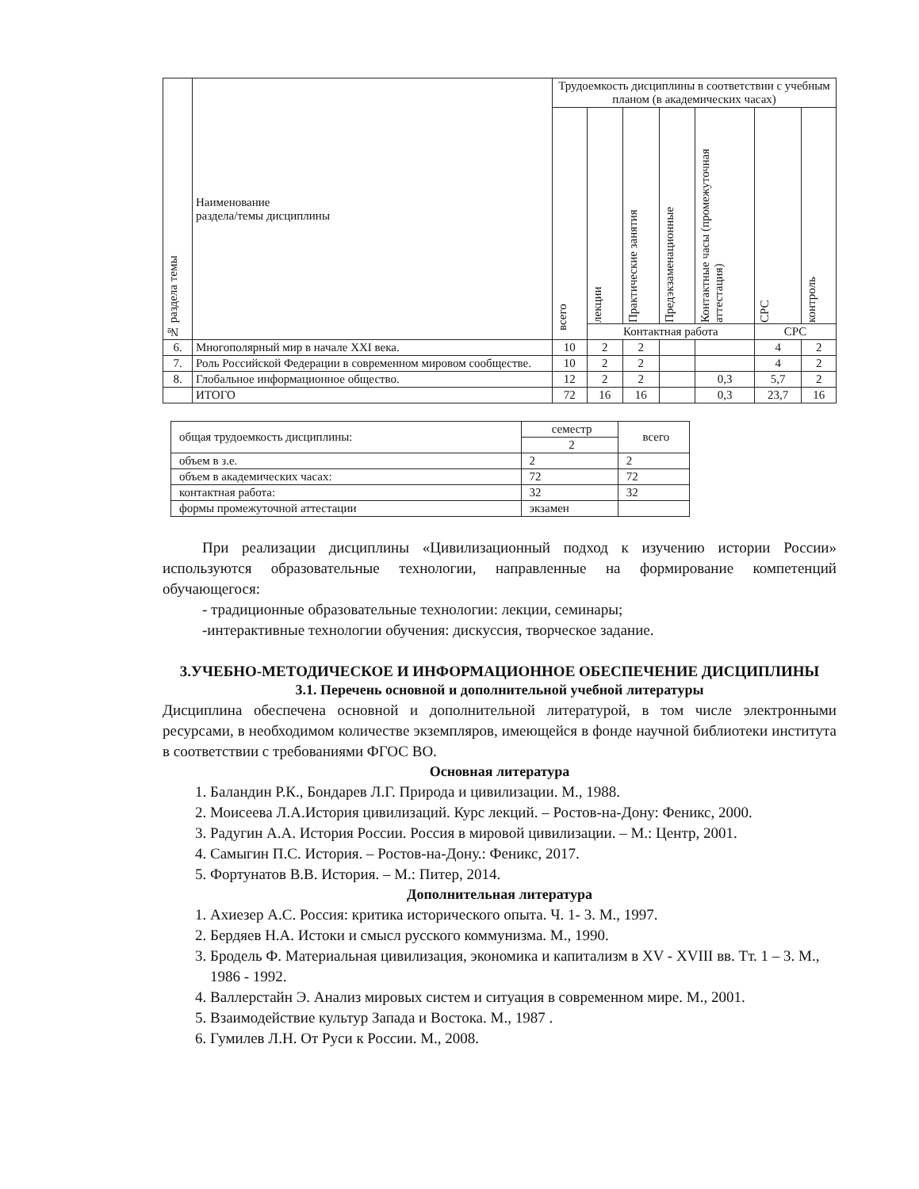| № раздела темы | Наименование раздела/темы дисциплины | Трудоемкость дисциплины в соответствии с учебным планом (в академических часах) | | | | | | |
| --- | --- | --- | --- | --- | --- | --- | --- | --- |
| | | всего | лекции | Практические занятия | Предэкзаменационные | Контактные часы (промежуточная аттестация) | СРС | контроль |
| | | | Контактная работа | | | | СРС | |
| 6. | Многополярный мир в начале XXI века. | 10 | 2 | 2 | | | 4 | 2 |
| 7. | Роль Российской Федерации в современном мировом сообществе. | 10 | 2 | 2 | | | 4 | 2 |
| 8. | Глобальное информационное общество. | 12 | 2 | 2 | | 0,3 | 5,7 | 2 |
| | ИТОГО | 72 | 16 | 16 | | 0,3 | 23,7 | 16 |
| общая трудоемкость дисциплины: | семестр | всего |
| | 2 | |
| объем в з.е. | 2 | 2 |
| объем в академических часах: | 72 | 72 |
| контактная работа: | 32 | 32 |
| формы промежуточной аттестации | экзамен | |
При реализации дисциплины «Цивилизационный подход к изучению истории России» используются образовательные технологии, направленные на формирование компетенций обучающегося:
- традиционные образовательные технологии: лекции, семинары;
-интерактивные технологии обучения: дискуссия, творческое задание.
3.УЧЕБНО-МЕТОДИЧЕСКОЕ И ИНФОРМАЦИОННОЕ ОБЕСПЕЧЕНИЕ ДИСЦИПЛИНЫ
3.1. Перечень основной и дополнительной учебной литературы
Дисциплина обеспечена основной и дополнительной литературой, в том числе электронными ресурсами, в необходимом количестве экземпляров, имеющейся в фонде научной библиотеки института в соответствии с требованиями ФГОС ВО.
Основная литература
1. Баландин Р.К., Бондарев Л.Г. Природа и цивилизации. М., 1988.
2. Моисеева Л.А.История цивилизаций. Курс лекций. – Ростов-на-Дону: Феникс, 2000.
3. Радугин А.А. История России. Россия в мировой цивилизации. – М.: Центр, 2001.
4. Самыгин П.С. История. – Ростов-на-Дону.: Феникс, 2017.
5. Фортунатов В.В. История. – М.: Питер, 2014.
Дополнительная литература
1. Ахиезер А.С. Россия: критика исторического опыта. Ч. 1- 3. М., 1997.
2. Бердяев Н.А. Истоки и смысл русского коммунизма. М., 1990.
3. Бродель Ф. Материальная цивилизация, экономика и капитализм в XV - XVIII вв. Тт. 1 – 3. М., 1986 - 1992.
4. Валлерстайн Э. Анализ мировых систем и ситуация в современном мире. М., 2001.
5. Взаимодействие культур Запада и Востока. М., 1987 .
6. Гумилев Л.Н. От Руси к России. М., 2008.